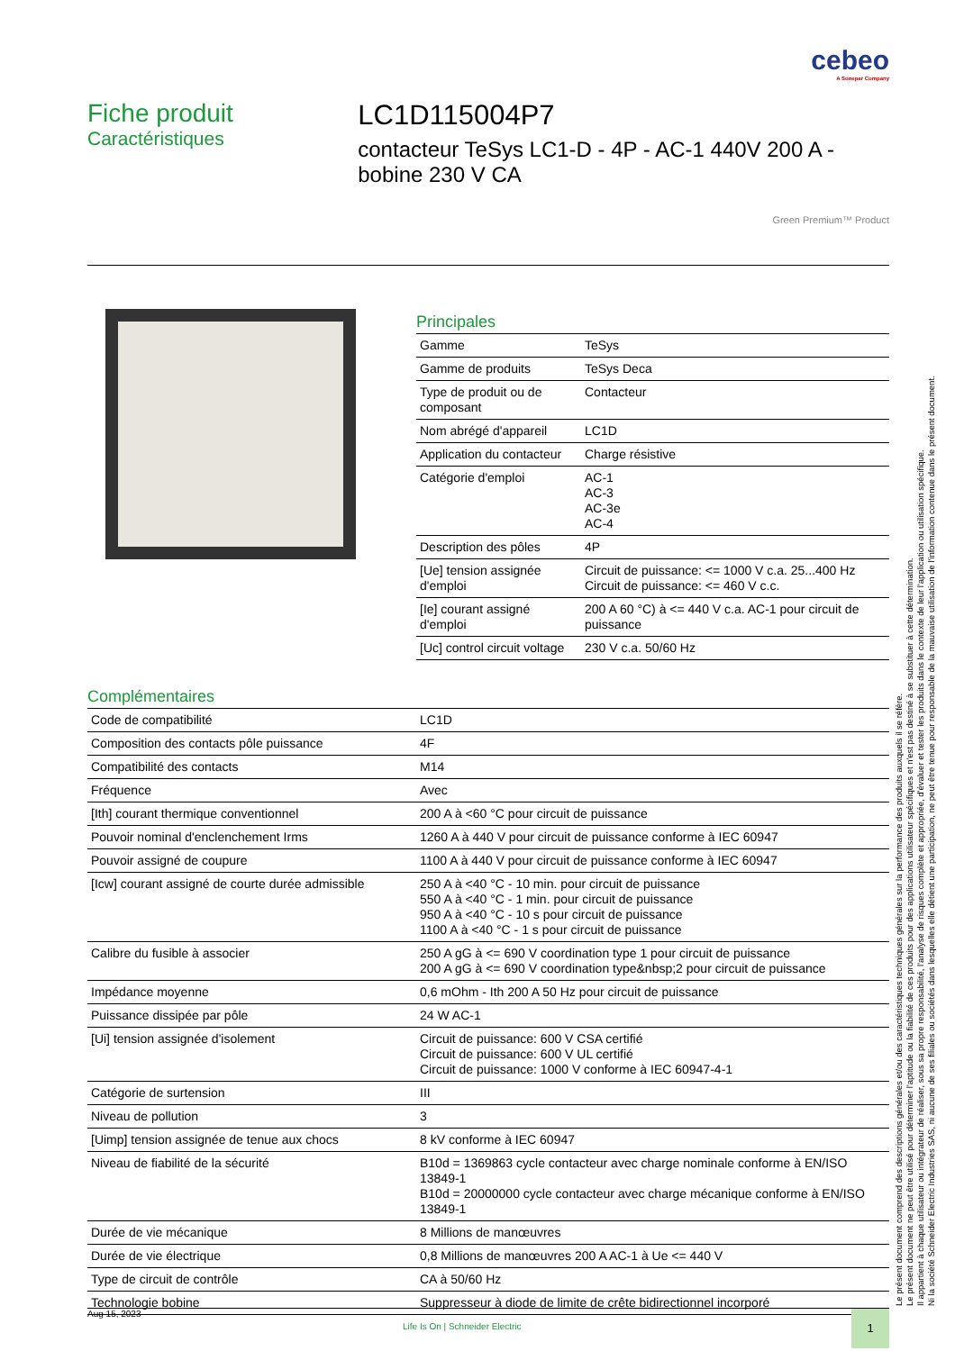cebeo
A Sonepar Company
Fiche produit
Caractéristiques
LC1D115004P7
contacteur TeSys LC1-D - 4P - AC-1 440V 200 A - bobine 230 V CA
Green Premium™ Product
Principales
| Gamme | TeSys |
| Gamme de produits | TeSys Deca |
| Type de produit ou de composant | Contacteur |
| Nom abrégé d'appareil | LC1D |
| Application du contacteur | Charge résistive |
| Catégorie d'emploi | AC-1 AC-3 AC-3e AC-4 |
| Description des pôles | 4P |
| [Ue] tension assignée d'emploi | Circuit de puissance: <= 1000 V c.a. 25...400 Hz Circuit de puissance: <= 460 V c.c. |
| [Ie] courant assigné d'emploi | 200 A 60 °C) à <= 440 V c.a. AC-1 pour circuit de puissance |
| [Uc] control circuit voltage | 230 V c.a. 50/60 Hz |
Complémentaires
| Code de compatibilité | LC1D |
| Composition des contacts pôle puissance | 4F |
| Compatibilité des contacts | M14 |
| Fréquence | Avec |
| [Ith] courant thermique conventionnel | 200 A à <60 °C pour circuit de puissance |
| Pouvoir nominal d'enclenchement Irms | 1260 A à 440 V pour circuit de puissance conforme à IEC 60947 |
| Pouvoir assigné de coupure | 1100 A à 440 V pour circuit de puissance conforme à IEC 60947 |
| [Icw] courant assigné de courte durée admissible | 250 A à <40 °C - 10 min. pour circuit de puissance 550 A à <40 °C - 1 min. pour circuit de puissance 950 A à <40 °C - 10 s pour circuit de puissance 1100 A à <40 °C - 1 s pour circuit de puissance |
| Calibre du fusible à associer | 250 A gG à <= 690 V coordination type 1 pour circuit de puissance 200 A gG à <= 690 V coordination type&nbsp;2 pour circuit de puissance |
| Impédance moyenne | 0,6 mOhm - Ith 200 A 50 Hz pour circuit de puissance |
| Puissance dissipée par pôle | 24 W AC-1 |
| [Ui] tension assignée d'isolement | Circuit de puissance: 600 V CSA certifié Circuit de puissance: 600 V UL certifié Circuit de puissance: 1000 V conforme à IEC 60947-4-1 |
| Catégorie de surtension | III |
| Niveau de pollution | 3 |
| [Uimp] tension assignée de tenue aux chocs | 8 kV conforme à IEC 60947 |
| Niveau de fiabilité de la sécurité | B10d = 1369863 cycle contacteur avec charge nominale conforme à EN/ISO 13849-1 B10d = 20000000 cycle contacteur avec charge mécanique conforme à EN/ISO 13849-1 |
| Durée de vie mécanique | 8 Millions de manœuvres |
| Durée de vie électrique | 0,8 Millions de manœuvres 200 A AC-1 à Ue <= 440 V |
| Type de circuit de contrôle | CA à 50/60 Hz |
| Technologie bobine | Suppresseur à diode de limite de crête bidirectionnel incorporé |
Aug 15, 2023
Life Is On | Schneider Electric
1
Le présent document comprend des descriptions générales et/ou des caractéristiques techniques générales sur la performance des produits auxquels il se réfère.
Le présent document ne peut être utilisé pour déterminer l'aptitude ou la fiabilité de ces produits pour des applications utilisateur spécifiques et n'est pas destiné à se substituer à cette détermination.
Il appartient à chaque utilisateur ou intégrateur de réaliser, sous sa propre responsabilité, l'analyse de risques complète et appropriée, d'évaluer et tester les produits dans le contexte de leur l'application ou utilisation spécifique.
Ni la société Schneider Electric Industries SAS, ni aucune de ses filiales ou sociétés dans lesquelles elle détient une participation, ne peut être tenue pour responsable de la mauvaise utilisation de l'information contenue dans le présent document.